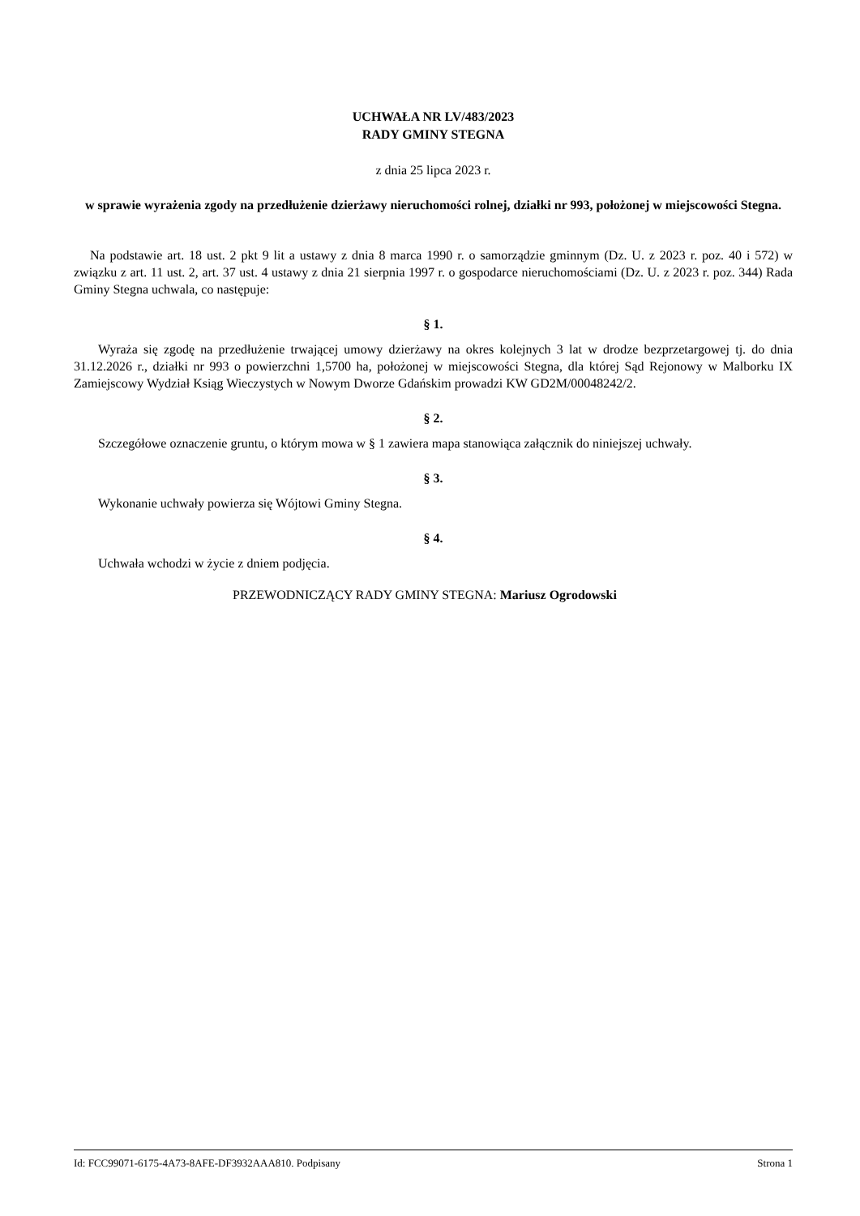UCHWAŁA NR LV/483/2023
RADY GMINY STEGNA
z dnia 25 lipca 2023 r.
w sprawie wyrażenia zgody na przedłużenie dzierżawy nieruchomości rolnej, działki nr 993, położonej w miejscowości Stegna.
Na podstawie art. 18 ust. 2 pkt 9 lit a ustawy z dnia 8 marca 1990 r. o samorządzie gminnym (Dz. U. z 2023 r. poz. 40 i 572) w związku z art. 11 ust. 2, art. 37 ust. 4 ustawy z dnia 21 sierpnia 1997 r. o gospodarce nieruchomościami (Dz. U. z 2023 r. poz. 344) Rada Gminy Stegna uchwala, co następuje:
§ 1.
Wyraża się zgodę na przedłużenie trwającej umowy dzierżawy na okres kolejnych 3 lat w drodze bezprzetargowej tj. do dnia 31.12.2026 r., działki nr 993 o powierzchni 1,5700 ha, położonej w miejscowości Stegna, dla której Sąd Rejonowy w Malborku IX Zamiejscowy Wydział Ksiąg Wieczystych w Nowym Dworze Gdańskim prowadzi KW GD2M/00048242/2.
§ 2.
Szczegółowe oznaczenie gruntu, o którym mowa w § 1 zawiera mapa stanowiąca załącznik do niniejszej uchwały.
§ 3.
Wykonanie uchwały powierza się Wójtowi Gminy Stegna.
§ 4.
Uchwała wchodzi w życie z dniem podjęcia.
PRZEWODNICZĄCY RADY GMINY STEGNA: Mariusz Ogrodowski
Id: FCC99071-6175-4A73-8AFE-DF3932AAA810. Podpisany Strona 1